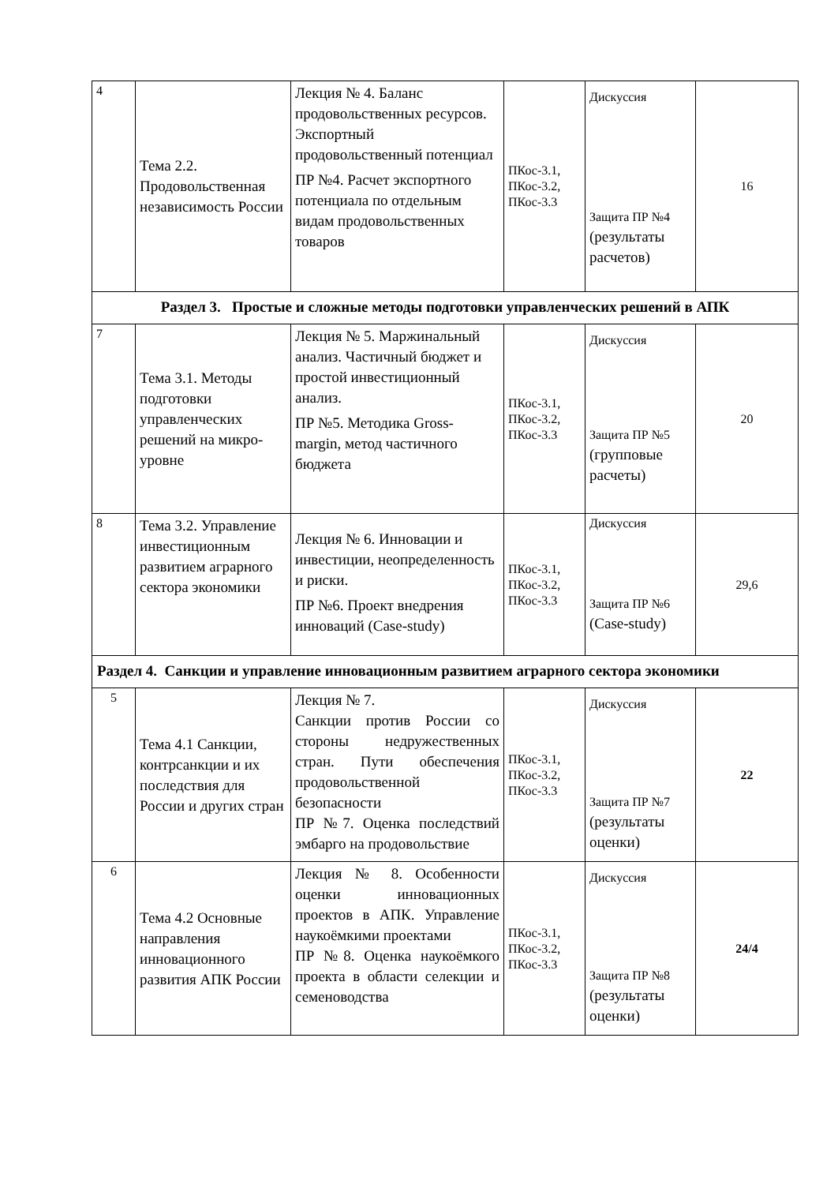| 4 | Тема 2.2. Продовольственная независимость России | Лекция № 4. Баланс продовольственных ресурсов. Экспортный продовольственный потенциал ПР №4. Расчет экспортного потенциала по отдельным видам продовольственных товаров | ПКос-3.1, ПКос-3.2, ПКос-3.3 | Дискуссия Защита ПР №4 (результаты расчетов) | 16 |
| Раздел 3. Простые и сложные методы подготовки управленческих решений в АПК | | | | | |
| 7 | Тема 3.1. Методы подготовки управленческих решений на микро-уровне | Лекция № 5. Маржинальный анализ. Частичный бюджет и простой инвестиционный анализ. ПР №5. Методика Gross-margin, метод частичного бюджета | ПКос-3.1, ПКос-3.2, ПКос-3.3 | Дискуссия Защита ПР №5 (групповые расчеты) | 20 |
| 8 | Тема 3.2. Управление инвестиционным развитием аграрного сектора экономики | Лекция № 6. Инновации и инвестиции, неопределенность и риски. ПР №6. Проект внедрения инноваций (Case-study) | ПКос-3.1, ПКос-3.2, ПКос-3.3 | Дискуссия Защита ПР №6 (Case-study) | 29,6 |
| Раздел 4. Санкции и управление инновационным развитием аграрного сектора экономики | | | | | |
| 5 | Тема 4.1 Санкции, контрсанкции и их последствия для России и других стран | Лекция № 7. Санкции против России со стороны недружественных стран. Пути обеспечения продовольственной безопасности ПР №7. Оценка последствий эмбарго на продовольствие | ПКос-3.1, ПКос-3.2, ПКос-3.3 | Дискуссия Защита ПР №7 (результаты оценки) | 22 |
| 6 | Тема 4.2 Основные направления инновационного развития АПК России | Лекция № 8. Особенности оценки инновационных проектов в АПК. Управление наукоёмкими проектами ПР №8. Оценка наукоёмкого проекта в области селекции и семеноводства | ПКос-3.1, ПКос-3.2, ПКос-3.3 | Дискуссия Защита ПР №8 (результаты оценки) | 24/4 |